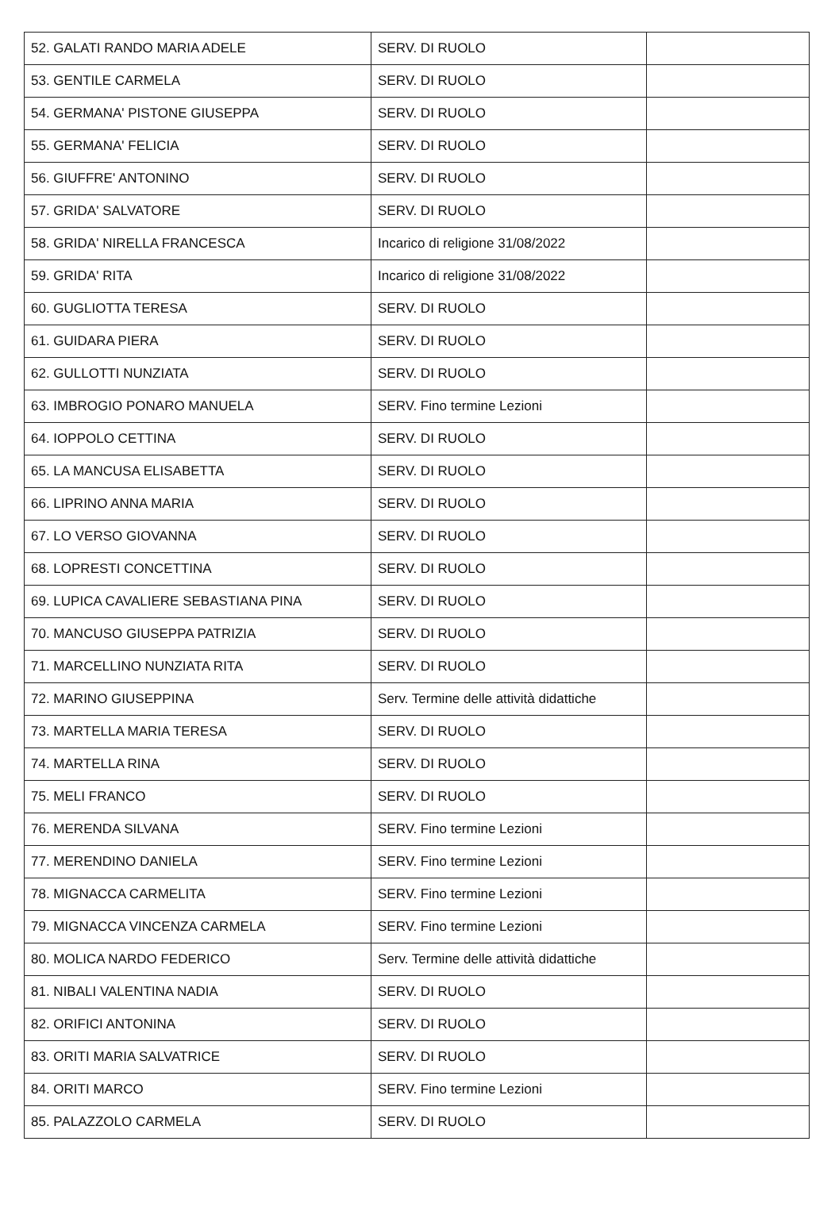| 52. GALATI RANDO MARIA ADELE | SERV. DI RUOLO | |
| 53. GENTILE CARMELA | SERV. DI RUOLO | |
| 54. GERMANA' PISTONE GIUSEPPA | SERV. DI RUOLO | |
| 55. GERMANA' FELICIA | SERV. DI RUOLO | |
| 56. GIUFFRE' ANTONINO | SERV. DI RUOLO | |
| 57. GRIDA' SALVATORE | SERV. DI RUOLO | |
| 58. GRIDA' NIRELLA FRANCESCA | Incarico di religione 31/08/2022 | |
| 59. GRIDA' RITA | Incarico di religione 31/08/2022 | |
| 60. GUGLIOTTA TERESA | SERV. DI RUOLO | |
| 61. GUIDARA PIERA | SERV. DI RUOLO | |
| 62. GULLOTTI NUNZIATA | SERV. DI RUOLO | |
| 63. IMBROGIO PONARO MANUELA | SERV. Fino termine Lezioni | |
| 64. IOPPOLO CETTINA | SERV. DI RUOLO | |
| 65. LA MANCUSA ELISABETTA | SERV. DI RUOLO | |
| 66. LIPRINO ANNA MARIA | SERV. DI RUOLO | |
| 67. LO VERSO GIOVANNA | SERV. DI RUOLO | |
| 68. LOPRESTI CONCETTINA | SERV. DI RUOLO | |
| 69. LUPICA CAVALIERE SEBASTIANA PINA | SERV. DI RUOLO | |
| 70. MANCUSO GIUSEPPA PATRIZIA | SERV. DI RUOLO | |
| 71. MARCELLINO NUNZIATA RITA | SERV. DI RUOLO | |
| 72. MARINO GIUSEPPINA | Serv. Termine delle attività didattiche | |
| 73. MARTELLA MARIA TERESA | SERV. DI RUOLO | |
| 74. MARTELLA RINA | SERV. DI RUOLO | |
| 75. MELI FRANCO | SERV. DI RUOLO | |
| 76. MERENDA SILVANA | SERV. Fino termine Lezioni | |
| 77. MERENDINO DANIELA | SERV. Fino termine Lezioni | |
| 78. MIGNACCA CARMELITA | SERV. Fino termine Lezioni | |
| 79. MIGNACCA VINCENZA CARMELA | SERV. Fino termine Lezioni | |
| 80. MOLICA NARDO FEDERICO | Serv. Termine delle attività didattiche | |
| 81. NIBALI VALENTINA NADIA | SERV. DI RUOLO | |
| 82. ORIFICI ANTONINA | SERV. DI RUOLO | |
| 83. ORITI MARIA SALVATRICE | SERV. DI RUOLO | |
| 84. ORITI MARCO | SERV. Fino termine Lezioni | |
| 85. PALAZZOLO CARMELA | SERV. DI RUOLO | |